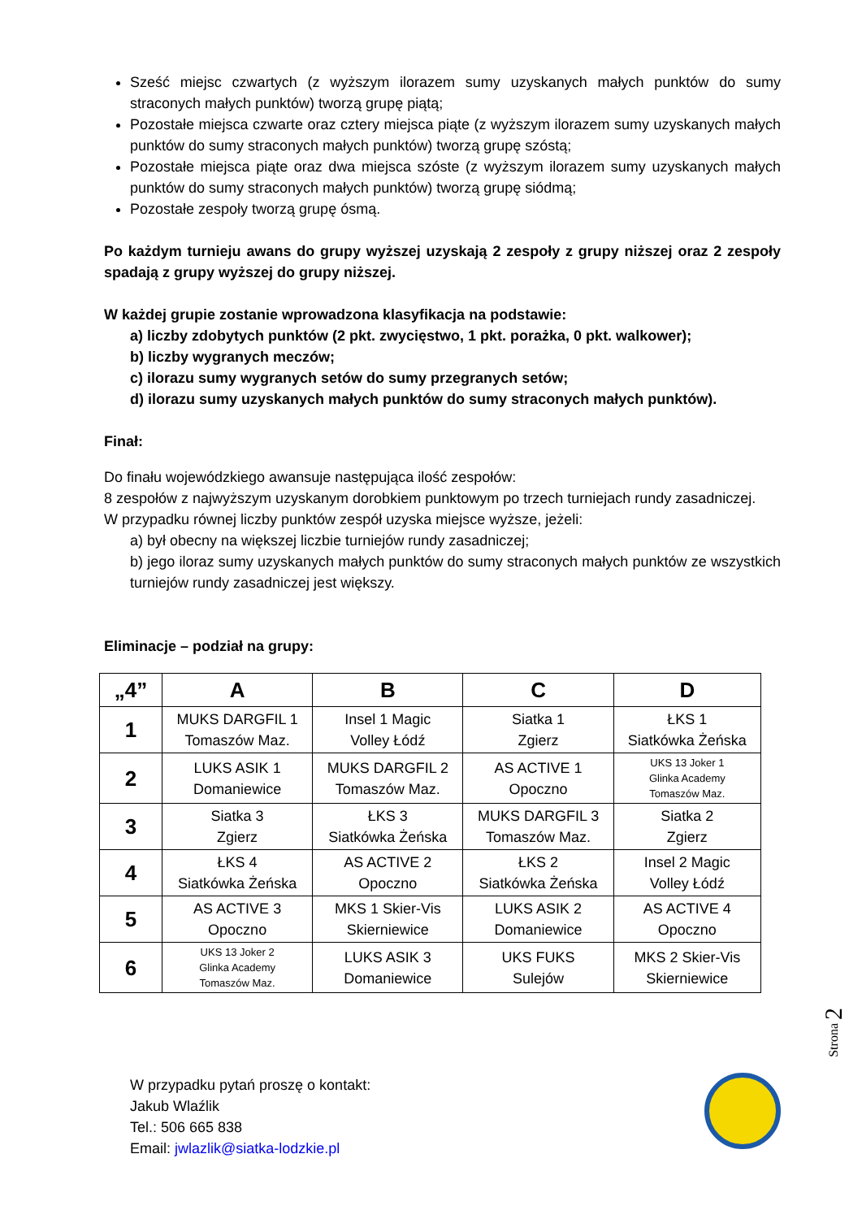Sześć miejsc czwartych (z wyższym ilorazem sumy uzyskanych małych punktów do sumy straconych małych punktów) tworzą grupę piątą;
Pozostałe miejsca czwarte oraz cztery miejsca piąte (z wyższym ilorazem sumy uzyskanych małych punktów do sumy straconych małych punktów) tworzą grupę szóstą;
Pozostałe miejsca piąte oraz dwa miejsca szóste (z wyższym ilorazem sumy uzyskanych małych punktów do sumy straconych małych punktów) tworzą grupę siódmą;
Pozostałe zespoły tworzą grupę ósmą.
Po każdym turnieju awans do grupy wyższej uzyskają 2 zespoły z grupy niższej oraz 2 zespoły spadają z grupy wyższej do grupy niższej.
W każdej grupie zostanie wprowadzona klasyfikacja na podstawie:
a) liczby zdobytych punktów (2 pkt. zwycięstwo, 1 pkt. porażka, 0 pkt. walkower);
b) liczby wygranych meczów;
c) ilorazu sumy wygranych setów do sumy przegranych setów;
d) ilorazu sumy uzyskanych małych punktów do sumy straconych małych punktów).
Finał:
Do finału wojewódzkiego awansuje następująca ilość zespołów:
8 zespołów z najwyższym uzyskanym dorobkiem punktowym po trzech turniejach rundy zasadniczej.
W przypadku równej liczby punktów zespół uzyska miejsce wyższe, jeżeli:
a) był obecny na większej liczbie turniejów rundy zasadniczej;
b) jego iloraz sumy uzyskanych małych punktów do sumy straconych małych punktów ze wszystkich turniejów rundy zasadniczej jest większy.
Eliminacje – podział na grupy:
| „4” | A | B | C | D |
| --- | --- | --- | --- | --- |
| 1 | MUKS DARGFIL 1 Tomaszów Maz. | Insel 1 Magic Volley Łódź | Siatka 1 Zgierz | ŁKS 1 Siatkówka Żeńska |
| 2 | LUKS ASIK 1 Domaniewice | MUKS DARGFIL 2 Tomaszów Maz. | AS ACTIVE 1 Opoczno | UKS 13 Joker 1 Glinka Academy Tomaszów Maz. |
| 3 | Siatka 3 Zgierz | ŁKS 3 Siatkówka Żeńska | MUKS DARGFIL 3 Tomaszów Maz. | Siatka 2 Zgierz |
| 4 | ŁKS 4 Siatkówka Żeńska | AS ACTIVE 2 Opoczno | ŁKS 2 Siatkówka Żeńska | Insel 2 Magic Volley Łódź |
| 5 | AS ACTIVE 3 Opoczno | MKS 1 Skier-Vis Skierniewice | LUKS ASIK 2 Domaniewice | AS ACTIVE 4 Opoczno |
| 6 | UKS 13 Joker 2 Glinka Academy Tomaszów Maz. | LUKS ASIK 3 Domaniewice | UKS FUKS Sulejów | MKS 2 Skier-Vis Skierniewice |
W przypadku pytań proszę o kontakt:
Jakub Wlaźlik
Tel.: 506 665 838
Email: jwlazlik@siatka-lodzkie.pl
Strona 2